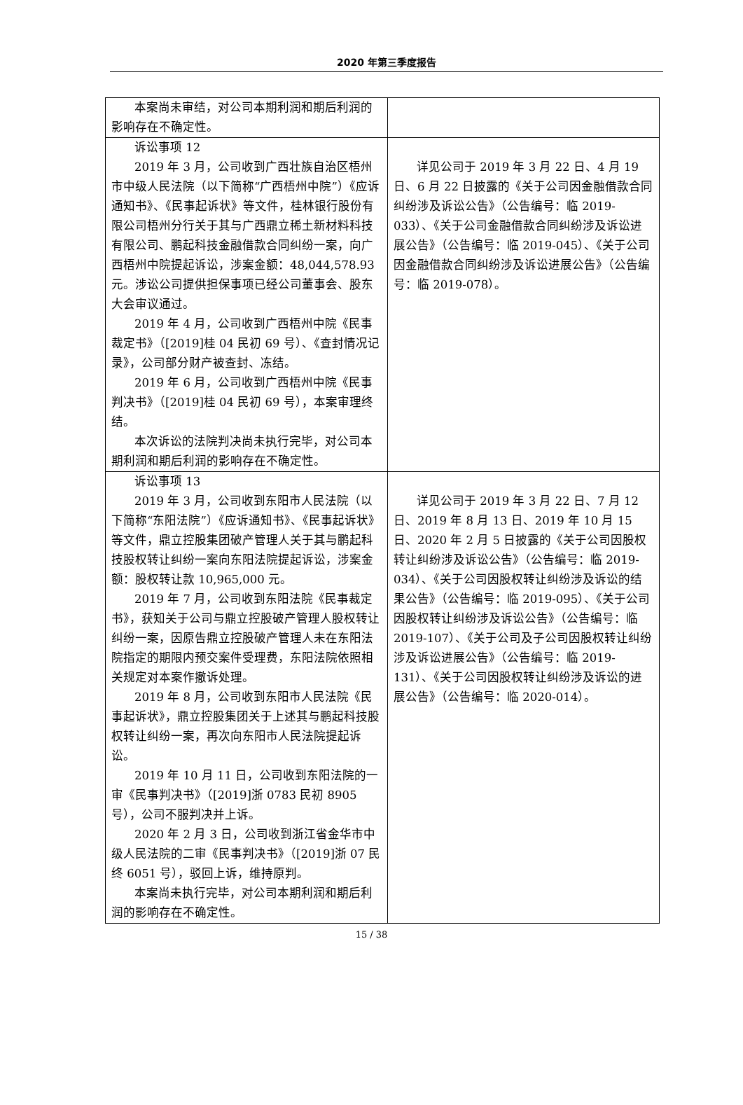2020 年第三季度报告
| 本案尚未审结，对公司本期利润和期后利润的影响存在不确定性。 | |
| 诉讼事项 12 2019 年 3 月，公司收到广西壮族自治区梧州市中级人民法院（以下简称“广西梧州中院”）《应诉通知书》、《民事起诉状》等文件，桂林银行股份有限公司梧州分行关于其与广西鼎立稀土新材料科技有限公司、鹏起科技金融借款合同纠纷一案，向广西梧州中院提起诉讼，涉案金额：48,044,578.93 元。涉讼公司提供担保事项已经公司董事会、股东大会审议通过。 2019 年 4 月，公司收到广西梧州中院《民事裁定书》（[2019]桂 04 民初 69 号）、《查封情况记录》，公司部分财产被查封、冻结。 2019 年 6 月，公司收到广西梧州中院《民事判决书》（[2019]桂 04 民初 69 号），本案审理终结。 本次诉讼的法院判决尚未执行完毕，对公司本期利润和期后利润的影响存在不确定性。 | 详见公司于 2019 年 3 月 22 日、4 月 19 日、6 月 22 日披露的《关于公司因金融借款合同纠纷涉及诉讼公告》（公告编号：临 2019-033）、《关于公司金融借款合同纠纷涉及诉讼进展公告》（公告编号：临 2019-045）、《关于公司因金融借款合同纠纷涉及诉讼进展公告》（公告编号：临 2019-078）。 |
| 诉讼事项 13 2019 年 3 月，公司收到东阳市人民法院（以下简称“东阳法院”）《应诉通知书》、《民事起诉状》等文件，鼎立控股集团破产管理人关于其与鹏起科技股权转让纠纷一案向东阳法院提起诉讼，涉案金额：股权转让款 10,965,000 元。 2019 年 7 月，公司收到东阳法院《民事裁定书》，获知关于公司与鼎立控股破产管理人股权转让纠纷一案，因原告鼎立控股破产管理人未在东阳法院指定的期限内预交案件受理费，东阳法院依照相关规定对本案作撤诉处理。 2019 年 8 月，公司收到东阳市人民法院《民事起诉状》，鼎立控股集团关于上述其与鹏起科技股权转让纠纷一案，再次向东阳市人民法院提起诉讼。 2019 年 10 月 11 日，公司收到东阳法院的一审《民事判决书》（[2019]浙 0783 民初 8905 号），公司不服判决并上诉。 2020 年 2 月 3 日，公司收到浙江省金华市中级人民法院的二审《民事判决书》（[2019]浙 07 民终 6051 号），驳回上诉，维持原判。 本案尚未执行完毕，对公司本期利润和期后利润的影响存在不确定性。 | 详见公司于 2019 年 3 月 22 日、7 月 12 日、2019 年 8 月 13 日、2019 年 10 月 15 日、2020 年 2 月 5 日披露的《关于公司因股权转让纠纷涉及诉讼公告》（公告编号：临 2019-034）、《关于公司因股权转让纠纷涉及诉讼的结果公告》（公告编号：临 2019-095）、《关于公司因股权转让纠纷涉及诉讼公告》（公告编号：临 2019-107）、《关于公司及子公司因股权转让纠纷涉及诉讼进展公告》（公告编号：临 2019-131）、《关于公司因股权转让纠纷涉及诉讼的进展公告》（公告编号：临 2020-014）。 |
15 / 38